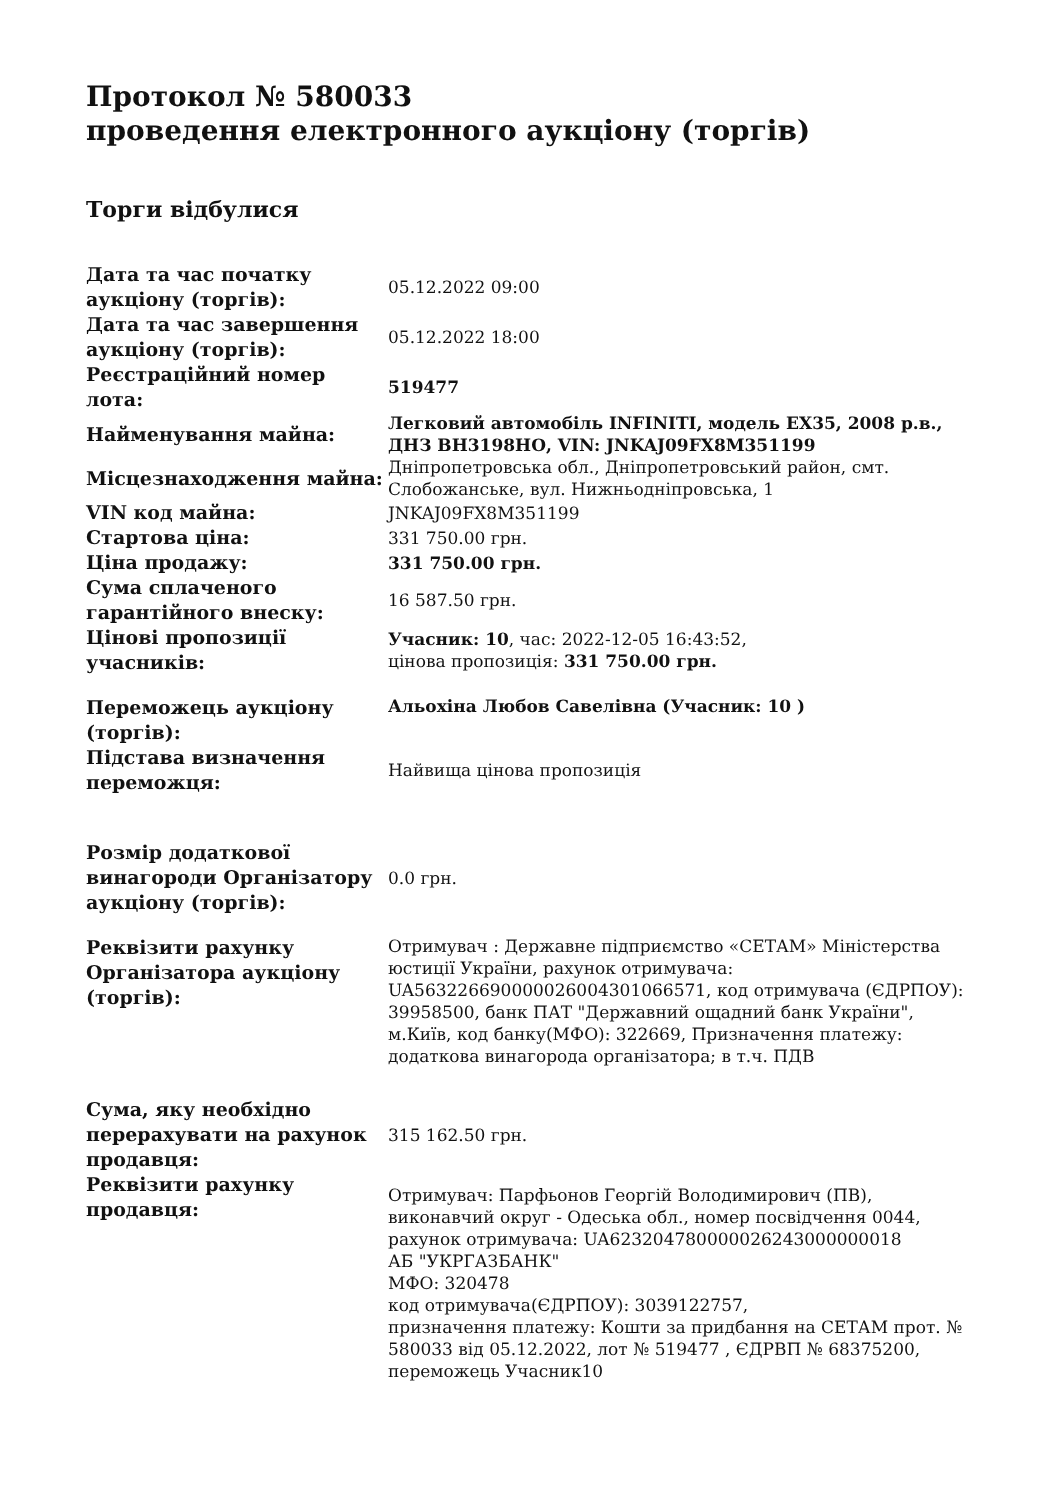Протокол № 580033
проведення електронного аукціону (торгів)
Торги відбулися
| Дата та час початку аукціону (торгів): | 05.12.2022 09:00 |
| Дата та час завершення аукціону (торгів): | 05.12.2022 18:00 |
| Реєстраційний номер лота: | 519477 |
| Найменування майна: | Легковий автомобіль INFINITI, модель EX35, 2008 р.в., ДНЗ ВН3198НО, VIN: JNKAJ09FX8M351199 |
| Місцезнаходження майна: | Дніпропетровська обл., Дніпропетровський район, смт. Слобожанське, вул. Нижньодніпровська, 1 |
| VIN код майна: | JNKAJ09FX8M351199 |
| Стартова ціна: | 331 750.00 грн. |
| Ціна продажу: | 331 750.00 грн. |
| Сума сплаченого гарантійного внеску: | 16 587.50 грн. |
| Цінові пропозиції учасників: | Учасник: 10 , час: 2022-12-05 16:43:52, цінова пропозиція: 331 750.00 грн. |
| Переможець аукціону (торгів): | Альохіна Любов Савелівна (Учасник: 10 ) |
| Підстава визначення переможця: | Найвища цінова пропозиція |
| Розмір додаткової винагороди Організатору аукціону (торгів): | 0.0 грн. |
| Реквізити рахунку Організатора аукціону (торгів): | Отримувач : Державне підприємство «СЕТАМ» Міністерства юстиції України, рахунок отримувача: UA563226690000026004301066571, код отримувача (ЄДРПОУ): 39958500, банк ПАТ "Державний ощадний банк України", м.Київ, код банку(МФО): 322669, Призначення платежу: додаткова винагорода організатора; в т.ч. ПДВ |
| Сума, яку необхідно перерахувати на рахунок продавця: | 315 162.50 грн. |
| Реквізити рахунку продавця: | Отримувач: Парфьонов Георгій Володимирович (ПВ), виконавчий округ - Одеська обл., номер посвідчення 0044, рахунок отримувача: UA623204780000026243000000018 АБ "УКРГАЗБАНК" МФО: 320478 код отримувача(ЄДРПОУ): 3039122757, призначення платежу: Кошти за придбання на СЕТАМ прот. № 580033 від 05.12.2022, лот № 519477 , ЄДРВП № 68375200, переможець Учасник10 |